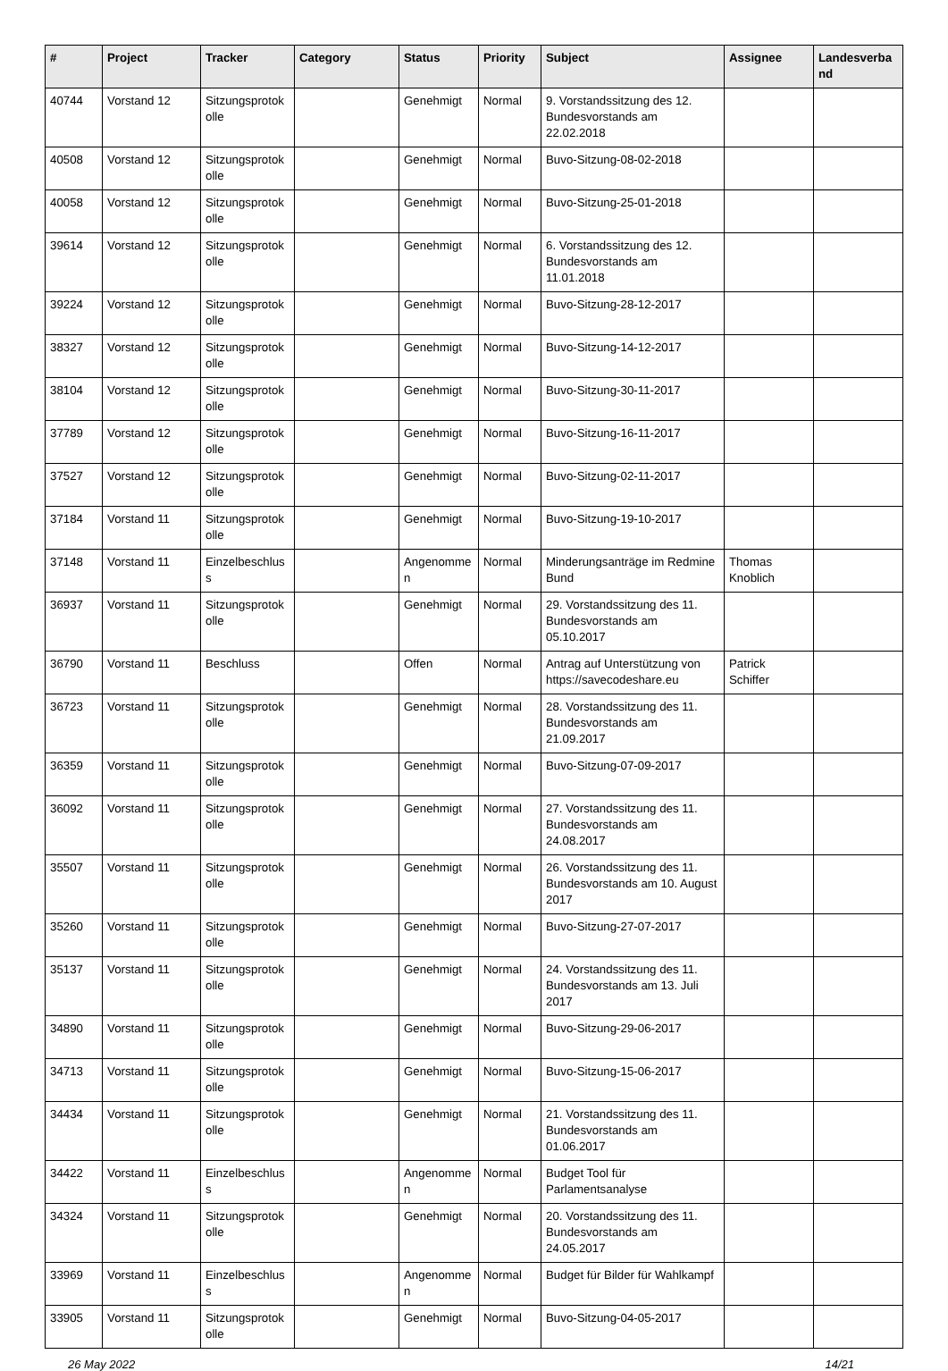| # | Project | Tracker | Category | Status | Priority | Subject | Assignee | Landesverband |
| --- | --- | --- | --- | --- | --- | --- | --- | --- |
| 40744 | Vorstand 12 | Sitzungsprotokolle | | Genehmigt | Normal | 9. Vorstandssitzung des 12. Bundesvorstands am 22.02.2018 | | |
| 40508 | Vorstand 12 | Sitzungsprotokolle | | Genehmigt | Normal | Buvo-Sitzung-08-02-2018 | | |
| 40058 | Vorstand 12 | Sitzungsprotokolle | | Genehmigt | Normal | Buvo-Sitzung-25-01-2018 | | |
| 39614 | Vorstand 12 | Sitzungsprotokolle | | Genehmigt | Normal | 6. Vorstandssitzung des 12. Bundesvorstands am 11.01.2018 | | |
| 39224 | Vorstand 12 | Sitzungsprotokolle | | Genehmigt | Normal | Buvo-Sitzung-28-12-2017 | | |
| 38327 | Vorstand 12 | Sitzungsprotokolle | | Genehmigt | Normal | Buvo-Sitzung-14-12-2017 | | |
| 38104 | Vorstand 12 | Sitzungsprotokolle | | Genehmigt | Normal | Buvo-Sitzung-30-11-2017 | | |
| 37789 | Vorstand 12 | Sitzungsprotokolle | | Genehmigt | Normal | Buvo-Sitzung-16-11-2017 | | |
| 37527 | Vorstand 12 | Sitzungsprotokolle | | Genehmigt | Normal | Buvo-Sitzung-02-11-2017 | | |
| 37184 | Vorstand 11 | Sitzungsprotokolle | | Genehmigt | Normal | Buvo-Sitzung-19-10-2017 | | |
| 37148 | Vorstand 11 | Einzelbeschluss | | Angenommen | Normal | Minderungsanträge im Redmine Bund | Thomas Knoblich | |
| 36937 | Vorstand 11 | Sitzungsprotokolle | | Genehmigt | Normal | 29. Vorstandssitzung des 11. Bundesvorstands am 05.10.2017 | | |
| 36790 | Vorstand 11 | Beschluss | | Offen | Normal | Antrag auf Unterstützung von https://savecodeshare.eu | Patrick Schiffer | |
| 36723 | Vorstand 11 | Sitzungsprotokolle | | Genehmigt | Normal | 28. Vorstandssitzung des 11. Bundesvorstands am 21.09.2017 | | |
| 36359 | Vorstand 11 | Sitzungsprotokolle | | Genehmigt | Normal | Buvo-Sitzung-07-09-2017 | | |
| 36092 | Vorstand 11 | Sitzungsprotokolle | | Genehmigt | Normal | 27. Vorstandssitzung des 11. Bundesvorstands am 24.08.2017 | | |
| 35507 | Vorstand 11 | Sitzungsprotokolle | | Genehmigt | Normal | 26. Vorstandssitzung des 11. Bundesvorstands am 10. August 2017 | | |
| 35260 | Vorstand 11 | Sitzungsprotokolle | | Genehmigt | Normal | Buvo-Sitzung-27-07-2017 | | |
| 35137 | Vorstand 11 | Sitzungsprotokolle | | Genehmigt | Normal | 24. Vorstandssitzung des 11. Bundesvorstands am 13. Juli 2017 | | |
| 34890 | Vorstand 11 | Sitzungsprotokolle | | Genehmigt | Normal | Buvo-Sitzung-29-06-2017 | | |
| 34713 | Vorstand 11 | Sitzungsprotokolle | | Genehmigt | Normal | Buvo-Sitzung-15-06-2017 | | |
| 34434 | Vorstand 11 | Sitzungsprotokolle | | Genehmigt | Normal | 21. Vorstandssitzung des 11. Bundesvorstands am 01.06.2017 | | |
| 34422 | Vorstand 11 | Einzelbeschluss | | Angenommen | Normal | Budget Tool für Parlamentsanalyse | | |
| 34324 | Vorstand 11 | Sitzungsprotokolle | | Genehmigt | Normal | 20. Vorstandssitzung des 11. Bundesvorstands am 24.05.2017 | | |
| 33969 | Vorstand 11 | Einzelbeschluss | | Angenommen | Normal | Budget für Bilder für Wahlkampf | | |
| 33905 | Vorstand 11 | Sitzungsprotokolle | | Genehmigt | Normal | Buvo-Sitzung-04-05-2017 | | |
26 May 2022 14/21